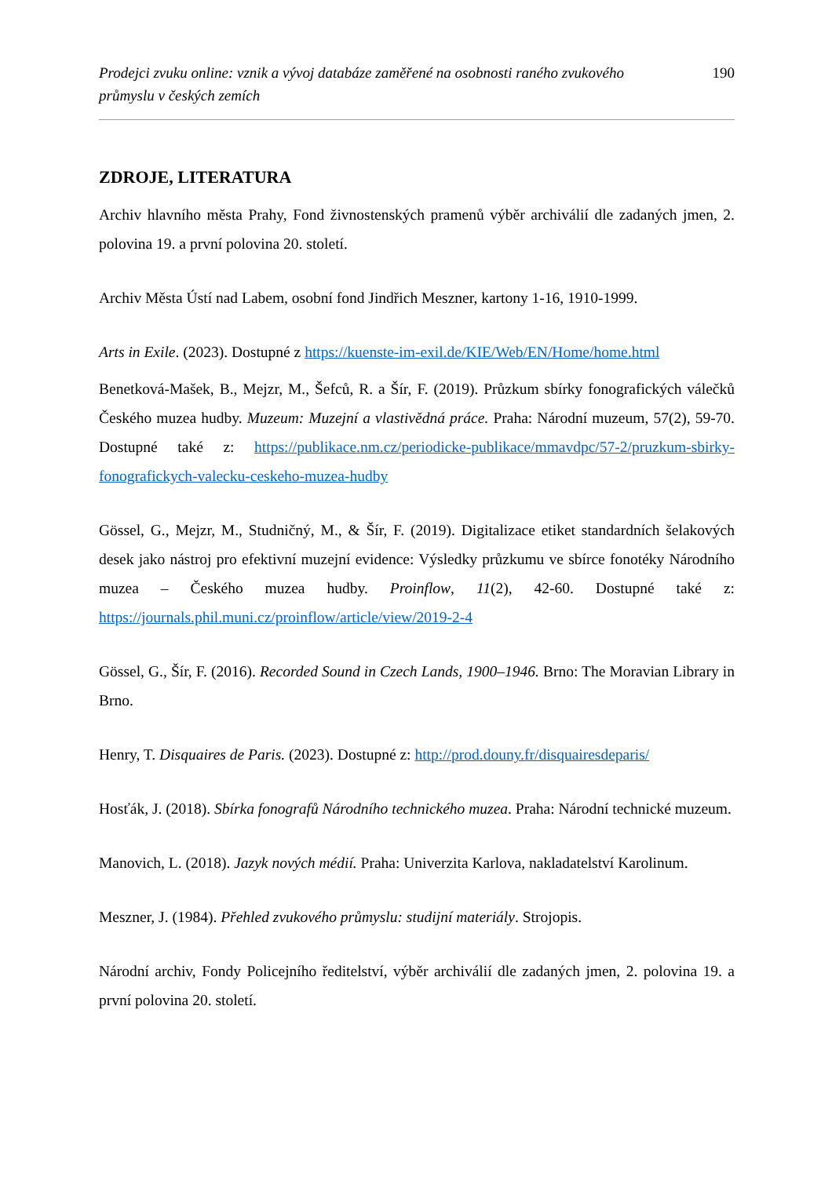Prodejci zvuku online: vznik a vývoj databáze zaměřené na osobnosti raného zvukového průmyslu v českých zemích 190
ZDROJE, LITERATURA
Archiv hlavního města Prahy, Fond živnostenských pramenů výběr archiválií dle zadaných jmen, 2. polovina 19. a první polovina 20. století.
Archiv Města Ústí nad Labem, osobní fond Jindřich Meszner, kartony 1-16, 1910-1999.
Arts in Exile. (2023). Dostupné z https://kuenste-im-exil.de/KIE/Web/EN/Home/home.html
Benetková-Mašek, B., Mejzr, M., Šefců, R. a Šír, F. (2019). Průzkum sbírky fonografických válečků Českého muzea hudby. Muzeum: Muzejní a vlastivědná práce. Praha: Národní muzeum, 57(2), 59-70. Dostupné také z: https://publikace.nm.cz/periodicke-publikace/mmavdpc/57-2/pruzkum-sbirky-fonografickych-valecku-ceskeho-muzea-hudby
Gössel, G., Mejzr, M., Studničný, M., & Šír, F. (2019). Digitalizace etiket standardních šelakových desek jako nástroj pro efektivní muzejní evidence: Výsledky průzkumu ve sbírce fonotéky Národního muzea – Českého muzea hudby. Proinflow, 11(2), 42-60. Dostupné také z: https://journals.phil.muni.cz/proinflow/article/view/2019-2-4
Gössel, G., Šír, F. (2016). Recorded Sound in Czech Lands, 1900–1946. Brno: The Moravian Library in Brno.
Henry, T. Disquaires de Paris. (2023). Dostupné z: http://prod.douny.fr/disquairesdeparis/
Hosťák, J. (2018). Sbírka fonografů Národního technického muzea. Praha: Národní technické muzeum.
Manovich, L. (2018). Jazyk nových médií. Praha: Univerzita Karlova, nakladatelství Karolinum.
Meszner, J. (1984). Přehled zvukového průmyslu: studijní materiály. Strojopis.
Národní archiv, Fondy Policejního ředitelství, výběr archiválií dle zadaných jmen, 2. polovina 19. a první polovina 20. století.